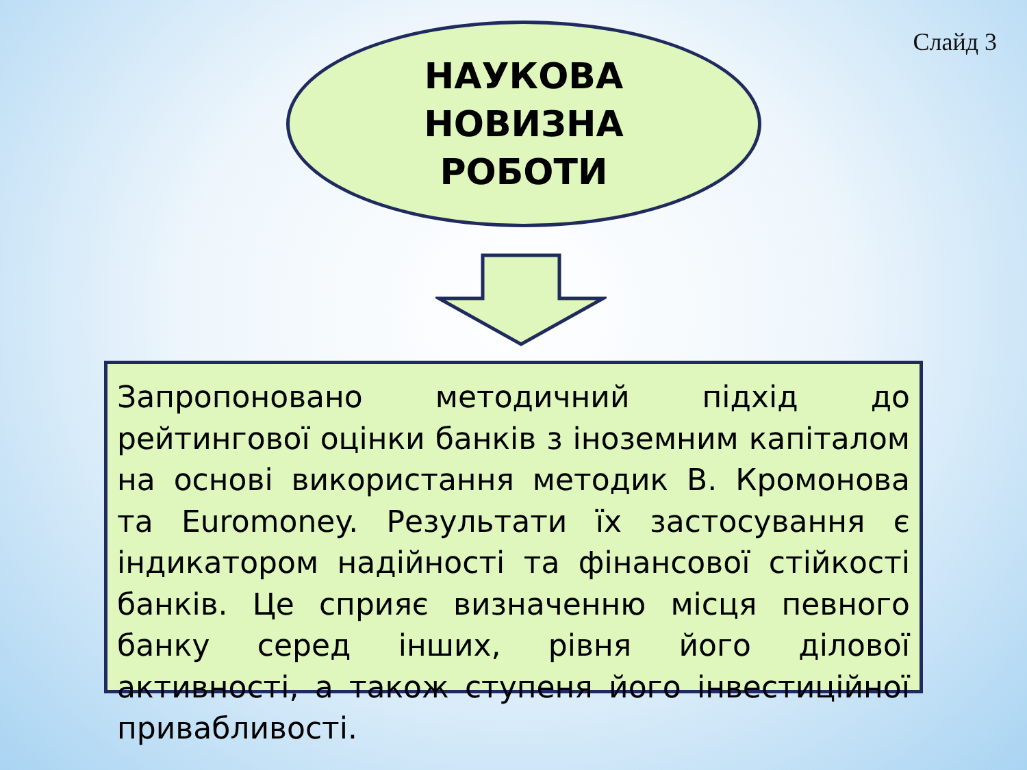Слайд 3
НАУКОВА
НОВИЗНА
РОБОТИ
Запропоновано методичний підхід до рейтингової оцінки банків з іноземним капіталом на основі використання методик В. Кромонова та Euromoney. Результати їх застосування є індикатором надійності та фінансової стійкості банків. Це сприяє визначенню місця певного банку серед інших, рівня його ділової активності, а також ступеня його інвестиційної привабливості.